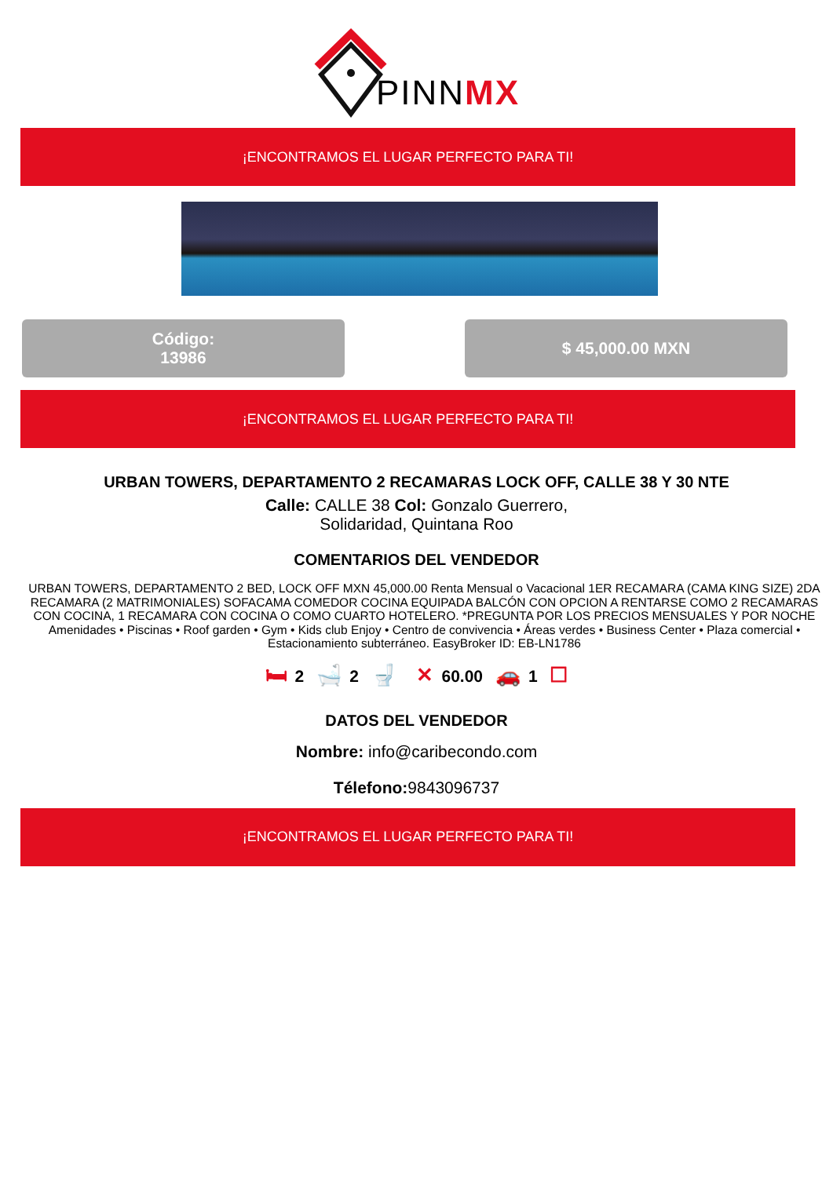PINNMX
¡ENCONTRAMOS EL LUGAR PERFECTO PARA TI!
Código:
13986
$ 45,000.00 MXN
¡ENCONTRAMOS EL LUGAR PERFECTO PARA TI!
URBAN TOWERS, DEPARTAMENTO 2 RECAMARAS LOCK OFF, CALLE 38 Y 30 NTE
Calle: CALLE 38 Col: Gonzalo Guerrero,
Solidaridad, Quintana Roo
COMENTARIOS DEL VENDEDOR
URBAN TOWERS, DEPARTAMENTO 2 BED, LOCK OFF MXN 45,000.00 Renta Mensual o Vacacional 1ER RECAMARA (CAMA KING SIZE) 2DA RECAMARA (2 MATRIMONIALES) SOFACAMA COMEDOR COCINA EQUIPADA BALCÓN CON OPCION A RENTARSE COMO 2 RECAMARAS CON COCINA, 1 RECAMARA CON COCINA O COMO CUARTO HOTELERO. *PREGUNTA POR LOS PRECIOS MENSUALES Y POR NOCHE Amenidades • Piscinas • Roof garden • Gym • Kids club Enjoy • Centro de convivencia • Áreas verdes • Business Center • Plaza comercial • Estacionamiento subterráneo. EasyBroker ID: EB-LN1786
🛏 2 🛁 2 🚽 ✕ 60.00 🚗 1 ☐
DATOS DEL VENDEDOR
Nombre: info@caribecondo.com
Télefono: 9843096737
¡ENCONTRAMOS EL LUGAR PERFECTO PARA TI!